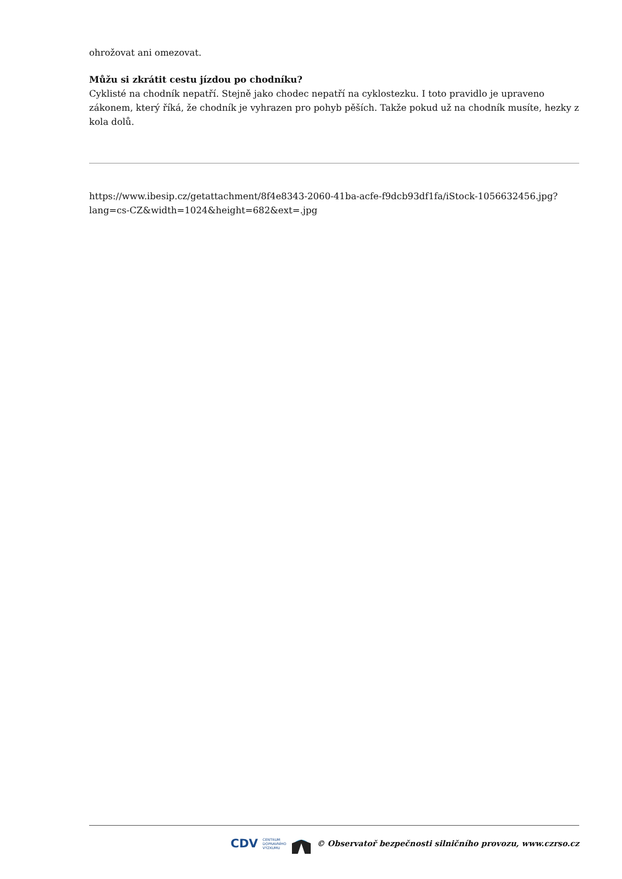ohrožovat ani omezovat.
Můžu si zkrátit cestu jízdou po chodníku?
Cyklisté na chodník nepatří. Stejně jako chodec nepatří na cyklostezku. I toto pravidlo je upraveno zákonem, který říká, že chodník je vyhrazen pro pohyb pěších. Takže pokud už na chodník musíte, hezky z kola dolů.
https://www.ibesip.cz/getattachment/8f4e8343-2060-41ba-acfe-f9dcb93df1fa/iStock-1056632456.jpg?lang=cs-CZ&width=1024&height=682&ext=.jpg
CDV CENTRUM
DOPRAVNÍHO
VÝZKUMU © Observatoř bezpečnosti silničního provozu, www.czrso.cz